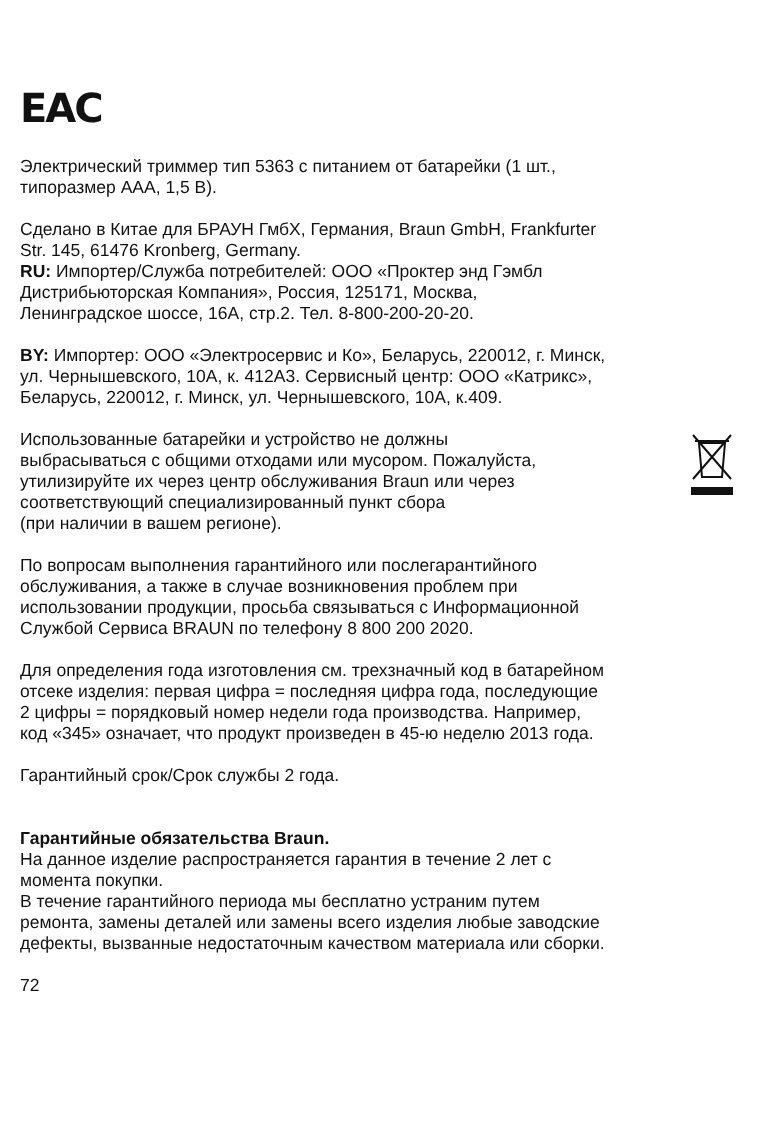EAC
Электрический триммер тип 5363 с питанием от батарейки (1 шт.,
типоразмер AAA, 1,5 В).
Сделано в Китае для БРАУН ГмбХ, Германия, Braun GmbH, Frankfurter
Str. 145, 61476 Kronberg, Germany.
RU: Импортер/Служба потребителей: ООО «Проктер энд Гэмбл
Дистрибьюторская Компания», Россия, 125171, Москва,
Ленинградское шоссе, 16А, стр.2. Тел. 8-800-200-20-20.
BY: Импортер: ООО «Электросервис и Ко», Беларусь, 220012, г. Минск,
ул. Чернышевского, 10А, к. 412А3. Сервисный центр: ООО «Катрикс»,
Беларусь, 220012, г. Минск, ул. Чернышевского, 10А, к.409.
Использованные батарейки и устройство не должны
выбрасываться с общими отходами или мусором. Пожалуйста,
утилизируйте их через центр обслуживания Braun или через
соответствующий специализированный пункт сбора
(при наличии в вашем регионе).
По вопросам выполнения гарантийного или послегарантийного
обслуживания, а также в случае возникновения проблем при
использовании продукции, просьба связываться с Информационной
Службой Сервиса BRAUN по телефону 8 800 200 2020.
Для определения года изготовления см. трехзначный код в батарейном
отсеке изделия: первая цифра = последняя цифра года, последующие
2 цифры = порядковый номер недели года производства. Например,
код «345» означает, что продукт произведен в 45-ю неделю 2013 года.
Гарантийный срок/Срок службы 2 года.
Гарантийные обязательства Braun.
На данное изделие распространяется гарантия в течение 2 лет с
момента покупки.
В течение гарантийного периода мы бесплатно устраним путем
ремонта, замены деталей или замены всего изделия любые заводские
дефекты, вызванные недостаточным качеством материала или сборки.
72